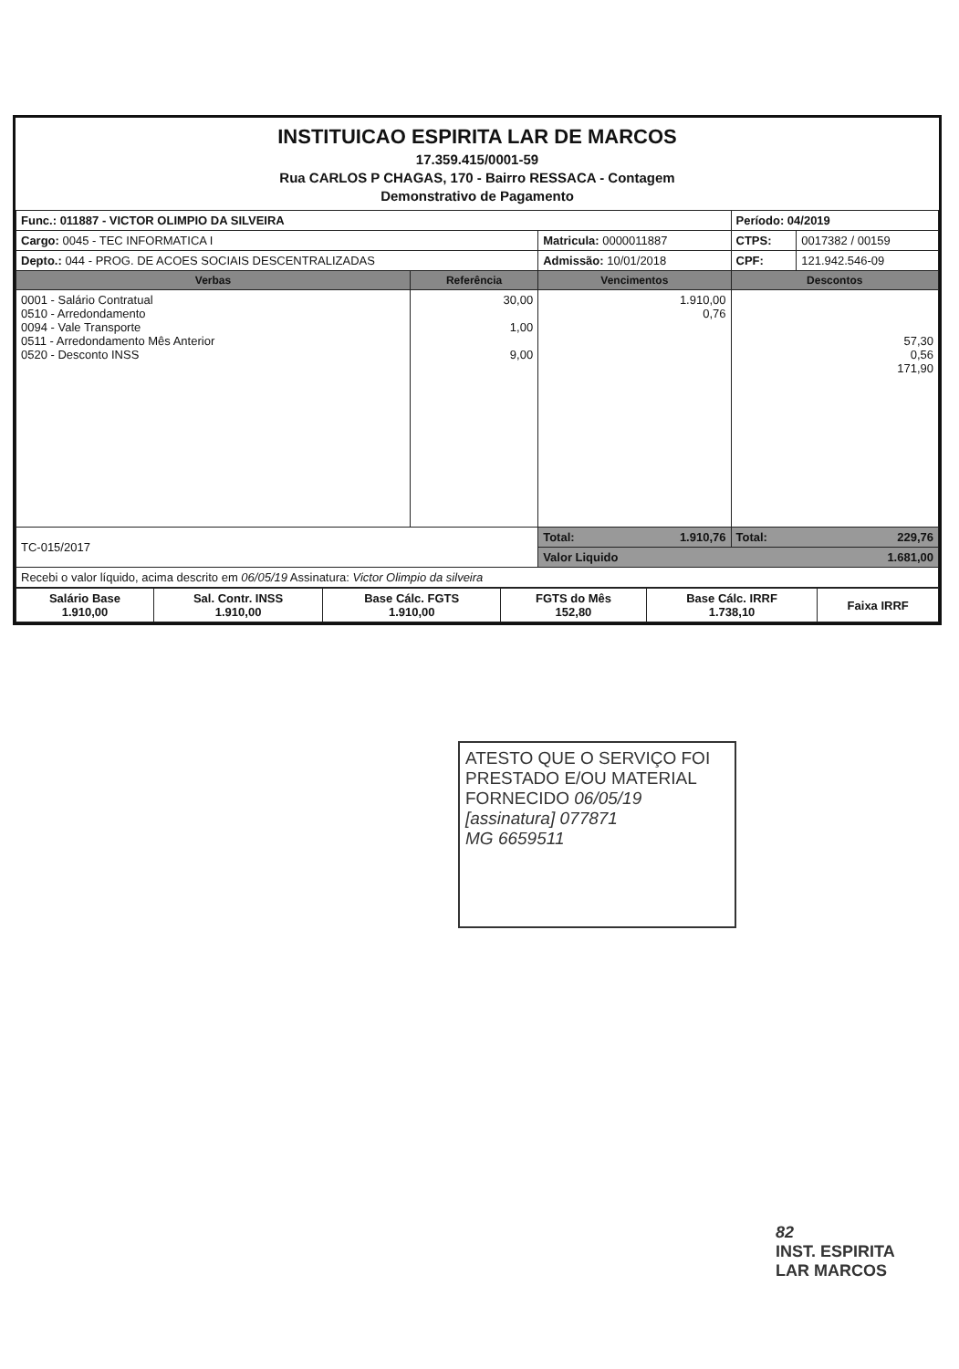INSTITUICAO ESPIRITA LAR DE MARCOS
17.359.415/0001-59
Rua CARLOS P CHAGAS, 170 - Bairro RESSACA - Contagem
Demonstrativo de Pagamento
| Func.: 011887 - VICTOR OLIMPIO DA SILVEIRA | | | Período: 04/2019 | |
| Cargo: 0045 - TEC INFORMATICA I | | Matricula: 0000011887 | CTPS: | 0017382 / 00159 |
| Depto.: 044 - PROG. DE ACOES SOCIAIS DESCENTRALIZADAS | | Admissão: 10/01/2018 | CPF: | 121.942.546-09 |
| Verbas | Referência | Vencimentos | Descontos | |
| 0001 - Salário Contratual 0510 - Arredondamento 0094 - Vale Transporte 0511 - Arredondamento Mês Anterior 0520 - Desconto INSS | 30,00 1,00 9,00 | 1.910,00 0,76 | 57,30 0,56 171,90 | |
| TC-015/2017 | | Total: 1.910,76 | Total: 229,76 | |
| | | Valor Liquido 1.681,00 | | |
| Recebi o valor líquido, acima descrito em 06/05/19 Assinatura: Victor Olimpio da silveira | | | | |
| Salário Base 1.910,00 | Sal. Contr. INSS 1.910,00 | Base Cálc. FGTS 1.910,00 | FGTS do Mês 152,80 | Base Cálc. IRRF 1.738,10 | Faixa IRRF |
ATESTO QUE O SERVIÇO FOI
PRESTADO E/OU MATERIAL
FORNECIDO 06/05/19
[assinatura] 077871
MG 6659511
82
INST. ESPIRITA
LAR MARCOS